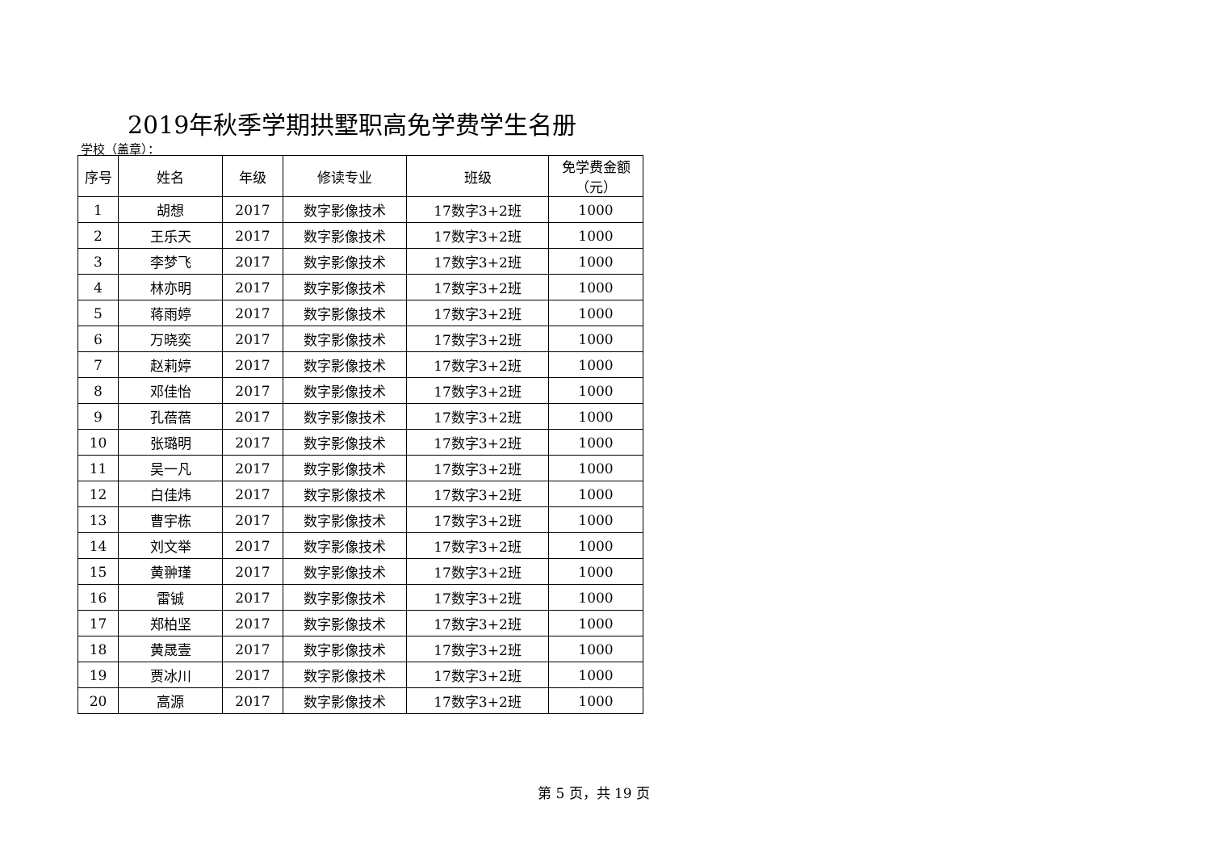2019年秋季学期拱墅职高免学费学生名册
学校（盖章）：
| 序号 | 姓名 | 年级 | 修读专业 | 班级 | 免学费金额 （元） |
| --- | --- | --- | --- | --- | --- |
| 1 | 胡想 | 2017 | 数字影像技术 | 17数字3+2班 | 1000 |
| 2 | 王乐天 | 2017 | 数字影像技术 | 17数字3+2班 | 1000 |
| 3 | 李梦飞 | 2017 | 数字影像技术 | 17数字3+2班 | 1000 |
| 4 | 林亦明 | 2017 | 数字影像技术 | 17数字3+2班 | 1000 |
| 5 | 蒋雨婷 | 2017 | 数字影像技术 | 17数字3+2班 | 1000 |
| 6 | 万晓奕 | 2017 | 数字影像技术 | 17数字3+2班 | 1000 |
| 7 | 赵莉婷 | 2017 | 数字影像技术 | 17数字3+2班 | 1000 |
| 8 | 邓佳怡 | 2017 | 数字影像技术 | 17数字3+2班 | 1000 |
| 9 | 孔蓓蓓 | 2017 | 数字影像技术 | 17数字3+2班 | 1000 |
| 10 | 张璐明 | 2017 | 数字影像技术 | 17数字3+2班 | 1000 |
| 11 | 吴一凡 | 2017 | 数字影像技术 | 17数字3+2班 | 1000 |
| 12 | 白佳炜 | 2017 | 数字影像技术 | 17数字3+2班 | 1000 |
| 13 | 曹宇栋 | 2017 | 数字影像技术 | 17数字3+2班 | 1000 |
| 14 | 刘文举 | 2017 | 数字影像技术 | 17数字3+2班 | 1000 |
| 15 | 黄翀瑾 | 2017 | 数字影像技术 | 17数字3+2班 | 1000 |
| 16 | 雷铖 | 2017 | 数字影像技术 | 17数字3+2班 | 1000 |
| 17 | 郑柏坚 | 2017 | 数字影像技术 | 17数字3+2班 | 1000 |
| 18 | 黄晟壹 | 2017 | 数字影像技术 | 17数字3+2班 | 1000 |
| 19 | 贾冰川 | 2017 | 数字影像技术 | 17数字3+2班 | 1000 |
| 20 | 高源 | 2017 | 数字影像技术 | 17数字3+2班 | 1000 |
第 5 页，共 19 页